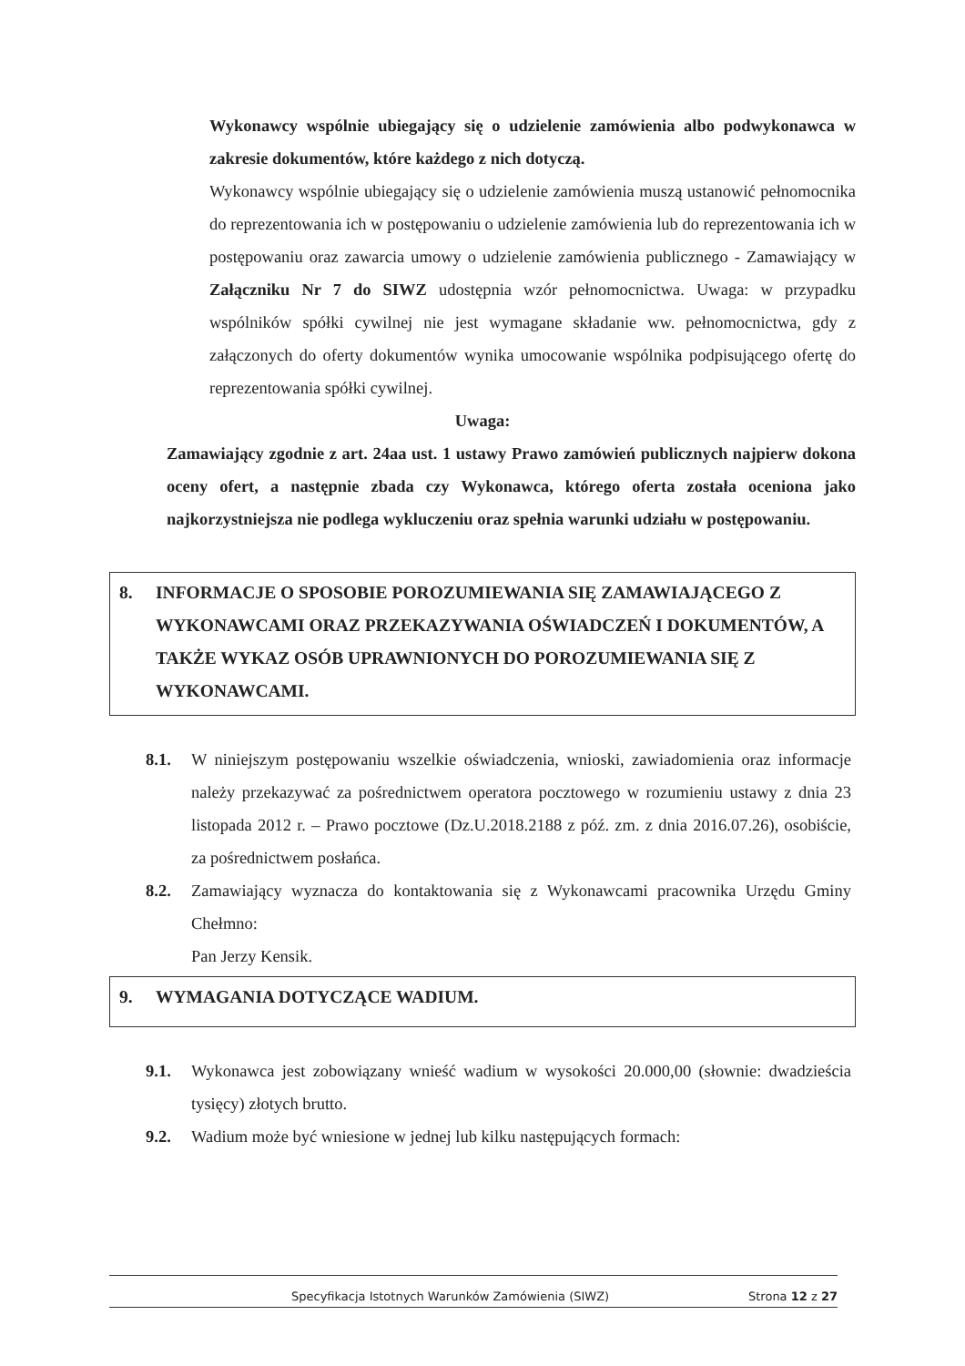Wykonawcy wspólnie ubiegający się o udzielenie zamówienia albo podwykonawca w zakresie dokumentów, które każdego z nich dotyczą.
Wykonawcy wspólnie ubiegający się o udzielenie zamówienia muszą ustanowić pełnomocnika do reprezentowania ich w postępowaniu o udzielenie zamówienia lub do reprezentowania ich w postępowaniu oraz zawarcia umowy o udzielenie zamówienia publicznego - Zamawiający w Załączniku Nr 7 do SIWZ udostępnia wzór pełnomocnictwa. Uwaga: w przypadku wspólników spółki cywilnej nie jest wymagane składanie ww. pełnomocnictwa, gdy z załączonych do oferty dokumentów wynika umocowanie wspólnika podpisującego ofertę do reprezentowania spółki cywilnej.
Uwaga:
Zamawiający zgodnie z art. 24aa ust. 1 ustawy Prawo zamówień publicznych najpierw dokona oceny ofert, a następnie zbada czy Wykonawca, którego oferta została oceniona jako najkorzystniejsza nie podlega wykluczeniu oraz spełnia warunki udziału w postępowaniu.
8. INFORMACJE O SPOSOBIE POROZUMIEWANIA SIĘ ZAMAWIAJĄCEGO Z WYKONAWCAMI ORAZ PRZEKAZYWANIA OŚWIADCZEŃ I DOKUMENTÓW, A TAKŻE WYKAZ OSÓB UPRAWNIONYCH DO POROZUMIEWANIA SIĘ Z WYKONAWCAMI.
8.1. W niniejszym postępowaniu wszelkie oświadczenia, wnioski, zawiadomienia oraz informacje należy przekazywać za pośrednictwem operatora pocztowego w rozumieniu ustawy z dnia 23 listopada 2012 r. – Prawo pocztowe (Dz.U.2018.2188 z póź. zm. z dnia 2016.07.26), osobiście, za pośrednictwem posłańca.
8.2. Zamawiający wyznacza do kontaktowania się z Wykonawcami pracownika Urzędu Gminy Chełmno:
Pan Jerzy Kensik.
9. WYMAGANIA DOTYCZĄCE WADIUM.
9.1. Wykonawca jest zobowiązany wnieść wadium w wysokości 20.000,00 (słownie: dwadzieścia tysięcy) złotych brutto.
9.2. Wadium może być wniesione w jednej lub kilku następujących formach:
Specyfikacja Istotnych Warunków Zamówienia (SIWZ) Strona 12 z 27